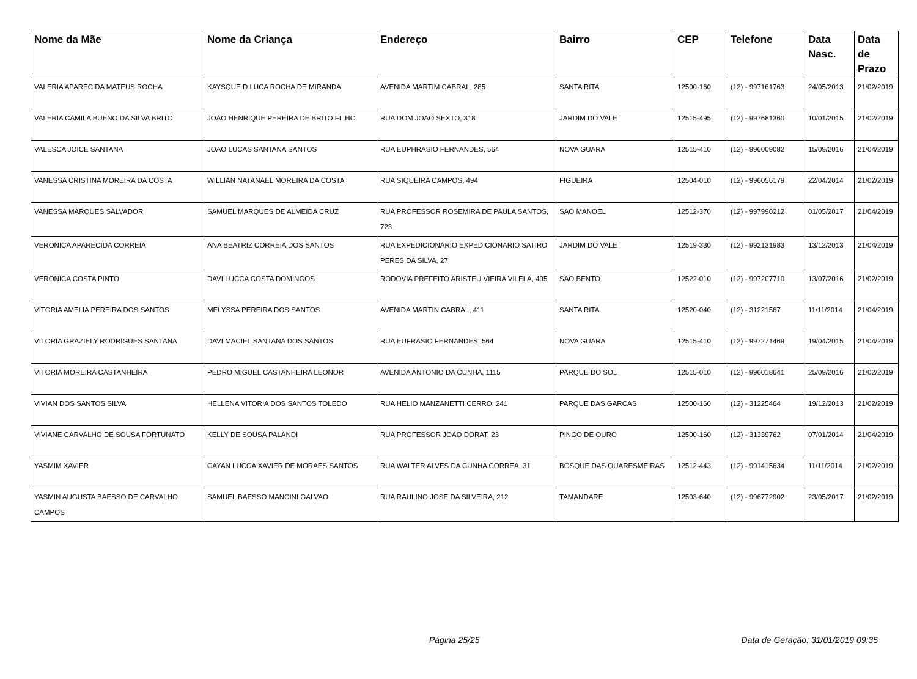| Nome da Mãe | Nome da Criança | Endereço | Bairro | CEP | Telefone | Data Nasc. | Data de Prazo |
| --- | --- | --- | --- | --- | --- | --- | --- |
| VALERIA APARECIDA MATEUS ROCHA | KAYSQUE D LUCA ROCHA DE MIRANDA | AVENIDA MARTIM CABRAL, 285 | SANTA RITA | 12500-160 | (12) - 997161763 | 24/05/2013 | 21/02/2019 |
| VALERIA CAMILA BUENO DA SILVA BRITO | JOAO HENRIQUE PEREIRA DE BRITO FILHO | RUA DOM JOAO SEXTO, 318 | JARDIM DO VALE | 12515-495 | (12) - 997681360 | 10/01/2015 | 21/02/2019 |
| VALESCA JOICE SANTANA | JOAO LUCAS SANTANA SANTOS | RUA EUPHRASIO FERNANDES, 564 | NOVA GUARA | 12515-410 | (12) - 996009082 | 15/09/2016 | 21/04/2019 |
| VANESSA CRISTINA MOREIRA DA COSTA | WILLIAN NATANAEL MOREIRA DA COSTA | RUA SIQUEIRA CAMPOS, 494 | FIGUEIRA | 12504-010 | (12) - 996056179 | 22/04/2014 | 21/02/2019 |
| VANESSA MARQUES SALVADOR | SAMUEL MARQUES DE ALMEIDA CRUZ | RUA PROFESSOR ROSEMIRA DE PAULA SANTOS, 723 | SAO MANOEL | 12512-370 | (12) - 997990212 | 01/05/2017 | 21/04/2019 |
| VERONICA APARECIDA CORREIA | ANA BEATRIZ CORREIA DOS SANTOS | RUA EXPEDICIONARIO EXPEDICIONARIO SATIRO PERES DA SILVA, 27 | JARDIM DO VALE | 12519-330 | (12) - 992131983 | 13/12/2013 | 21/04/2019 |
| VERONICA COSTA PINTO | DAVI LUCCA COSTA DOMINGOS | RODOVIA PREFEITO ARISTEU VIEIRA VILELA, 495 | SAO BENTO | 12522-010 | (12) - 997207710 | 13/07/2016 | 21/02/2019 |
| VITORIA AMELIA PEREIRA DOS SANTOS | MELYSSA PEREIRA DOS SANTOS | AVENIDA MARTIN CABRAL, 411 | SANTA RITA | 12520-040 | (12) - 31221567 | 11/11/2014 | 21/04/2019 |
| VITORIA GRAZIELY RODRIGUES SANTANA | DAVI MACIEL SANTANA DOS SANTOS | RUA EUFRASIO FERNANDES, 564 | NOVA GUARA | 12515-410 | (12) - 997271469 | 19/04/2015 | 21/04/2019 |
| VITORIA MOREIRA CASTANHEIRA | PEDRO MIGUEL CASTANHEIRA LEONOR | AVENIDA ANTONIO DA CUNHA, 1115 | PARQUE DO SOL | 12515-010 | (12) - 996018641 | 25/09/2016 | 21/02/2019 |
| VIVIAN DOS SANTOS SILVA | HELLENA VITORIA DOS SANTOS TOLEDO | RUA HELIO MANZANETTI CERRO, 241 | PARQUE DAS GARCAS | 12500-160 | (12) - 31225464 | 19/12/2013 | 21/02/2019 |
| VIVIANE CARVALHO DE SOUSA FORTUNATO | KELLY DE SOUSA PALANDI | RUA PROFESSOR JOAO DORAT, 23 | PINGO DE OURO | 12500-160 | (12) - 31339762 | 07/01/2014 | 21/04/2019 |
| YASMIM XAVIER | CAYAN LUCCA XAVIER DE MORAES SANTOS | RUA WALTER ALVES DA CUNHA CORREA, 31 | BOSQUE DAS QUARESMEIRAS | 12512-443 | (12) - 991415634 | 11/11/2014 | 21/02/2019 |
| YASMIN AUGUSTA BAESSO DE CARVALHO CAMPOS | SAMUEL BAESSO MANCINI GALVAO | RUA RAULINO JOSE DA SILVEIRA, 212 | TAMANDARE | 12503-640 | (12) - 996772902 | 23/05/2017 | 21/02/2019 |
Página 25/25 Data de Geração: 31/01/2019 09:35